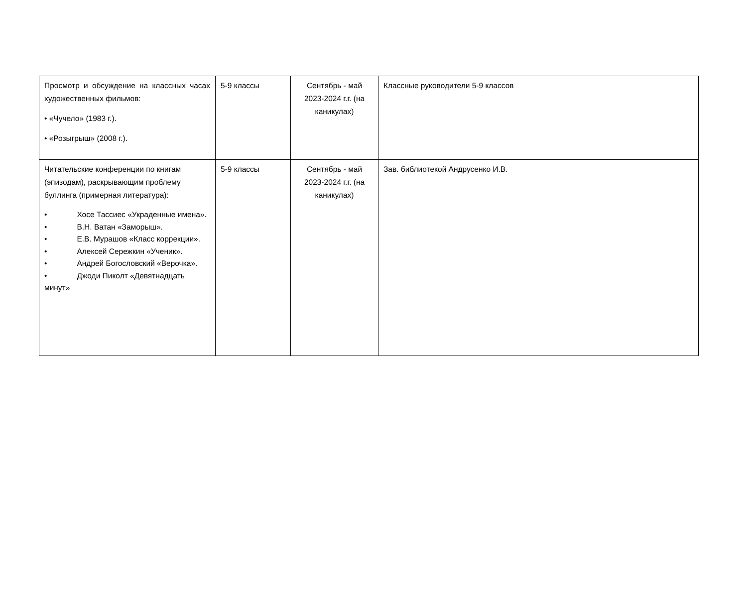| Просмотр и обсуждение на классных часах художественных фильмов: • «Чучело» (1983 г.). • «Розыгрыш» (2008 г.). | 5-9 классы | Сентябрь - май 2023-2024 г.г. (на каникулах) | Классные руководители 5-9 классов |
| Читательские конференции по книгам (эпизодам), раскрывающим проблему буллинга (примерная литература): • Хосе Тассиес «Украденные имена». • В.Н. Ватан «Заморыш». • Е.В. Мурашов «Класс коррекции». • Алексей Сережкин «Ученик». • Андрей Богословский «Верочка». • Джоди Пиколт «Девятнадцать минут» | 5-9 классы | Сентябрь - май 2023-2024 г.г. (на каникулах) | Зав. библиотекой Андрусенко И.В. |